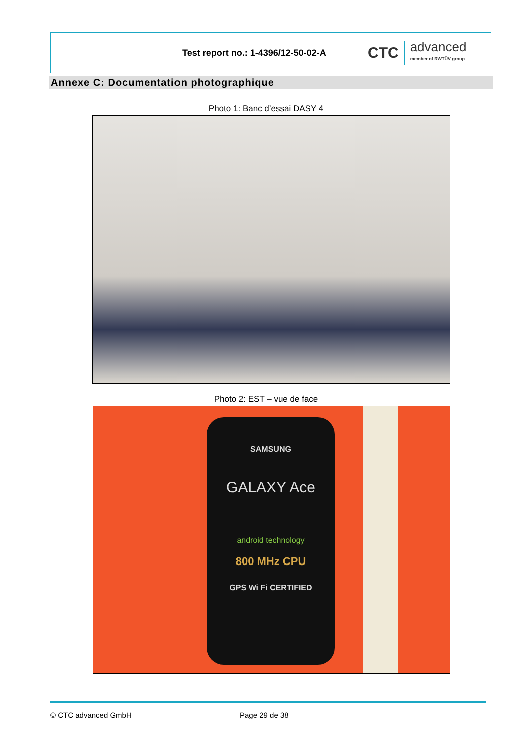Test report no.: 1-4396/12-50-02-A
CTC advanced
member of RWTÜV group
Annexe C: Documentation photographique
Photo 1: Banc d’essai DASY 4
Photo 2: EST – vue de face
SAMSUNG
GALAXY Ace
android technology
800 MHz CPU
GPS Wi Fi CERTIFIED
© CTC advanced GmbH Page 29 de 38